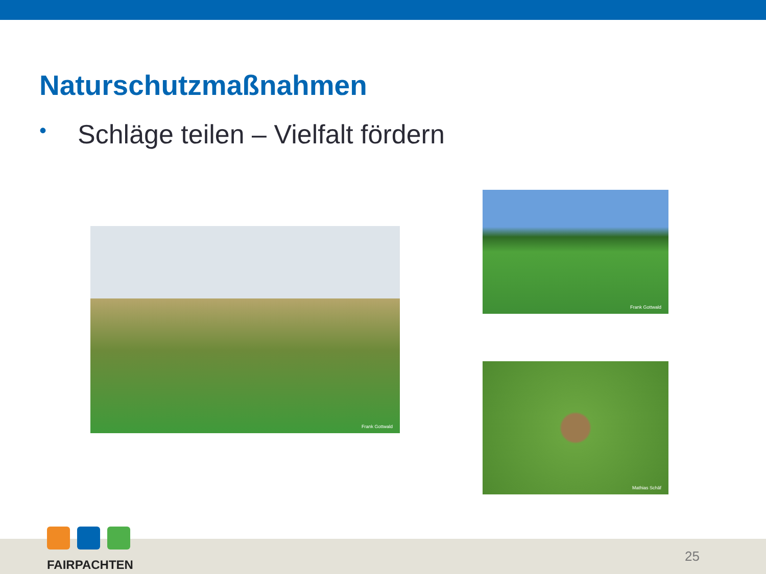Naturschutzmaßnahmen
• Schläge teilen – Vielfalt fördern
Frank Gottwald
Frank Gottwald
Mathias Schäf
FAIRPACHTEN
25